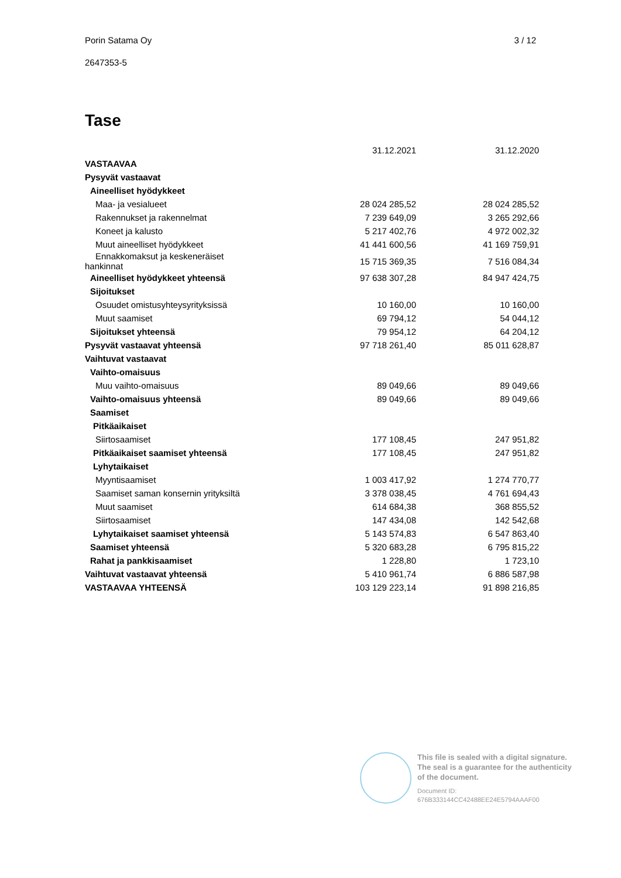Porin Satama Oy 3 / 12
2647353-5
Tase
| | 31.12.2021 | 31.12.2020 |
| VASTAAVAA | | |
| Pysyvät vastaavat | | |
| Aineelliset hyödykkeet | | |
| Maa- ja vesialueet | 28 024 285,52 | 28 024 285,52 |
| Rakennukset ja rakennelmat | 7 239 649,09 | 3 265 292,66 |
| Koneet ja kalusto | 5 217 402,76 | 4 972 002,32 |
| Muut aineelliset hyödykkeet | 41 441 600,56 | 41 169 759,91 |
| Ennakkomaksut ja keskeneräiset hankinnat | 15 715 369,35 | 7 516 084,34 |
| Aineelliset hyödykkeet yhteensä | 97 638 307,28 | 84 947 424,75 |
| Sijoitukset | | |
| Osuudet omistusyhteysyrityksissä | 10 160,00 | 10 160,00 |
| Muut saamiset | 69 794,12 | 54 044,12 |
| Sijoitukset yhteensä | 79 954,12 | 64 204,12 |
| Pysyvät vastaavat yhteensä | 97 718 261,40 | 85 011 628,87 |
| Vaihtuvat vastaavat | | |
| Vaihto-omaisuus | | |
| Muu vaihto-omaisuus | 89 049,66 | 89 049,66 |
| Vaihto-omaisuus yhteensä | 89 049,66 | 89 049,66 |
| Saamiset | | |
| Pitkäaikaiset | | |
| Siirtosaamiset | 177 108,45 | 247 951,82 |
| Pitkäaikaiset saamiset yhteensä | 177 108,45 | 247 951,82 |
| Lyhytaikaiset | | |
| Myyntisaamiset | 1 003 417,92 | 1 274 770,77 |
| Saamiset saman konsernin yrityksiltä | 3 378 038,45 | 4 761 694,43 |
| Muut saamiset | 614 684,38 | 368 855,52 |
| Siirtosaamiset | 147 434,08 | 142 542,68 |
| Lyhytaikaiset saamiset yhteensä | 5 143 574,83 | 6 547 863,40 |
| Saamiset yhteensä | 5 320 683,28 | 6 795 815,22 |
| Rahat ja pankkisaamiset | 1 228,80 | 1 723,10 |
| Vaihtuvat vastaavat yhteensä | 5 410 961,74 | 6 886 587,98 |
| VASTAAVAA YHTEENSÄ | 103 129 223,14 | 91 898 216,85 |
This file is sealed with a digital signature.
The seal is a guarantee for the authenticity
of the document.
Document ID:
676B333144CC42488EE24E5794AAAF00